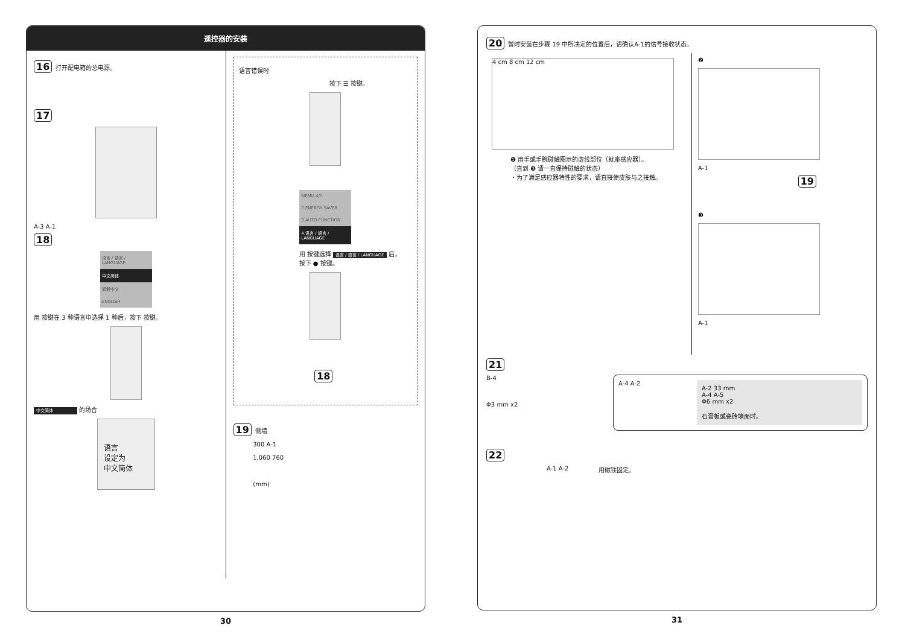遥控器的安装
16 打开配电箱的总电源。
17
A-3 A-1
18
语言 / 語言 / LANGUAGE
中文简体
繁體中文
ENGLISH
用 按键在 3 种语言中选择 1 种后，按下 按键。
中文简体 的场合
语言
设定为
中文简体
语言错误时
按下 ☰ 按键。
MEMU 4/5
2.ENERGY SAVER
3.AUTO FUNCTION
4.语言 / 語言 / LANGUAGE
用 按键选择 语言 / 語言 / LANGUAGE 后，
按下 ● 按键。
18
19 侧墙
300 A-1
1,060 760
(mm)
30
20 暂时安装在步骤 19 中所决定的位置后，请确认A-1的信号接收状态。
4 cm 8 cm 12 cm
❶ 用手或手腕碰触图示的虚线部位（就座感应器）。
（直到 ❸ 请一直保持碰触的状态）
・为了满足感应器特性的要求，请直接使皮肤与之接触。
❷
A-1
19
❸
A-1
21
B-4
Φ3 mm x2
A-4 A-2
A-2 33 mm
A-4 A-5
Φ6 mm x2
石膏板或瓷砖墙面时。
22
A-1 A-2 用磁铁固定。
31